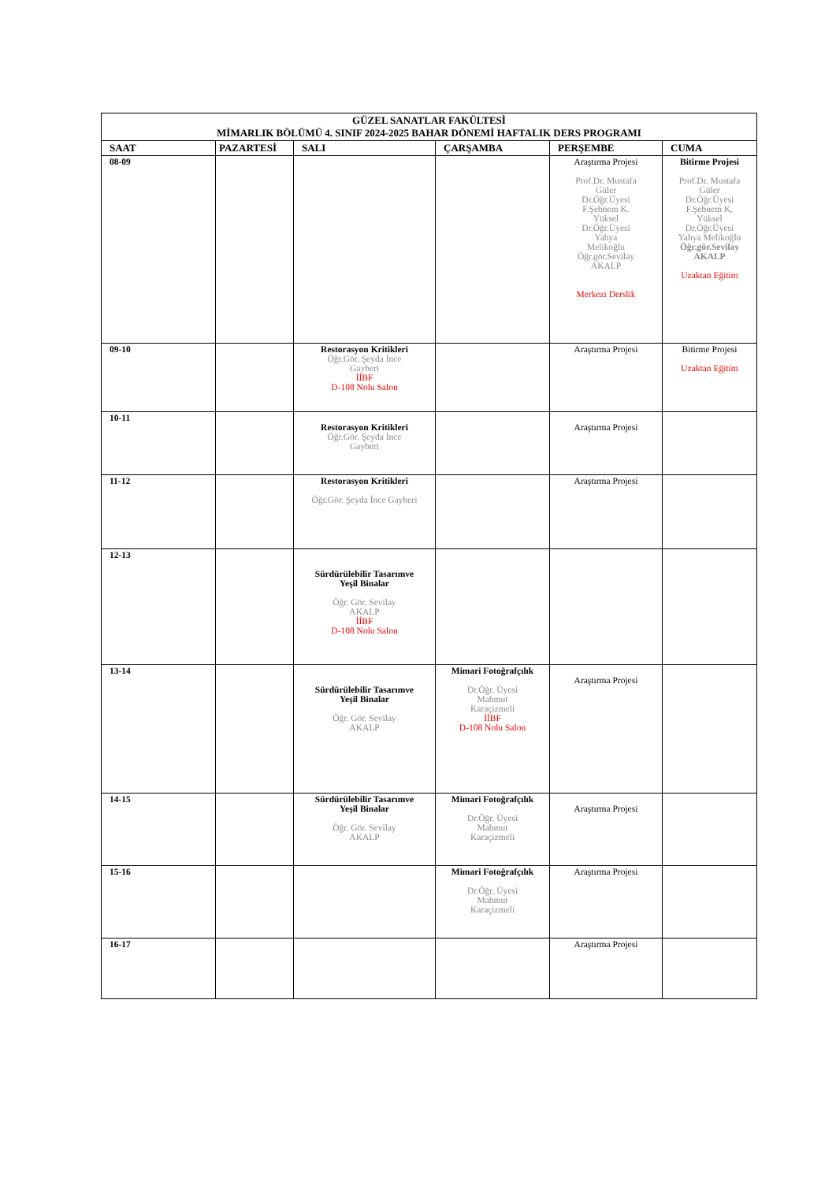| GÜZEL SANATLAR FAKÜLTESİ MİMARLIK BÖLÜMÜ 4. SINIF 2024-2025 BAHAR DÖNEMİ HAFTALIK DERS PROGRAMI | | | | | |
| SAAT | PAZARTESİ | SALI | ÇARŞAMBA | PERŞEMBE | CUMA |
| 08-09 | | | | Araştırma Projesi Prof.Dr. Mustafa Güler Dr.Öğr.Üyesi F.Şebnem K. Yüksel Dr.Öğr.Üyesi Yahya Melikoğlu Öğr.gör.Sevilay AKALP Merkezi Derslik | Bitirme Projesi Prof.Dr. Mustafa Güler Dr.Öğr.Üyesi F.Şebnem K. Yüksel Dr.Öğr.Üyesi Yahya Melikoğlu Öğr.gör.Sevilay AKALP Uzaktan Eğitim |
| 09-10 | | Restorasyon Kritikleri Öğr.Gör. Şeyda İnce Gayberi İİBF D-108 Nolu Salon | | Araştırma Projesi | Bitirme Projesi Uzaktan Eğitim |
| 10-11 | | Restorasyon Kritikleri Öğr.Gör. Şeyda İnce Gayberi | | Araştırma Projesi | |
| 11-12 | | Restorasyon Kritikleri Öğr.Gör. Şeyda İnce Gayberi | | Araştırma Projesi | |
| 12-13 | | Sürdürülebilir Tasarımve Yeşil Binalar Öğr. Gör. Sevilay AKALP İİBF D-108 Nolu Salon | | | |
| 13-14 | | Sürdürülebilir Tasarımve Yeşil Binalar Öğr. Gör. Sevilay AKALP | Mimari Fotoğrafçılık Dr.Öğr. Üyesi Mahmut Karaçizmeli İİBF D-108 Nolu Salon | Araştırma Projesi | |
| 14-15 | | Sürdürülebilir Tasarımve Yeşil Binalar Öğr. Gör. Sevilay AKALP | Mimari Fotoğrafçılık Dr.Öğr. Üyesi Mahmut Karaçizmeli | Araştırma Projesi | |
| 15-16 | | | Mimari Fotoğrafçılık Dr.Öğr. Üyesi Mahmut Karaçizmeli | Araştırma Projesi | |
| 16-17 | | | | Araştırma Projesi | |